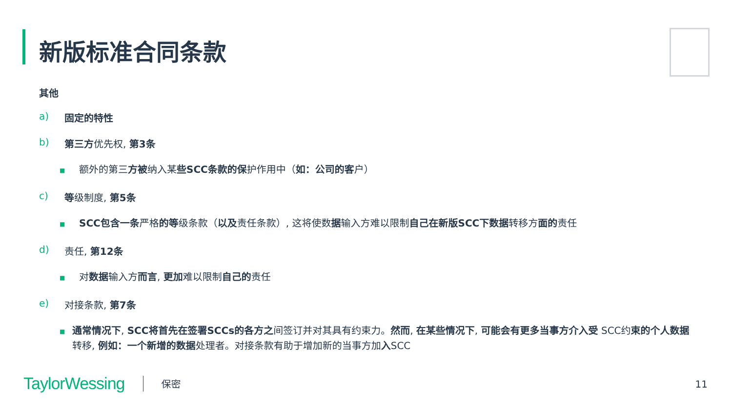新版标准合同条款
其他
a) 固定的特性
b) 第三方优先权, 第3条
■ 额外的第三方被纳入某些SCC条款的保护作用中（如：公司的客户）
c) 等级制度, 第5条
■ SCC包含一条严格的等级条款（以及责任条款）, 这将使数据输入方难以限制自己在新版SCC下数据转移方面的责任
d) 责任, 第12条
■ 对数据输入方而言, 更加难以限制自己的责任
e) 对接条款, 第7条
■ 通常情况下, SCC将首先在签署SCCs的各方之间签订并对其具有约束力。然而, 在某些情况下, 可能会有更多当事方介入受 SCC约束的个人数据转移, 例如：一个新增的数据处理者。对接条款有助于增加新的当事方加入SCC
TaylorWessing 保密 11